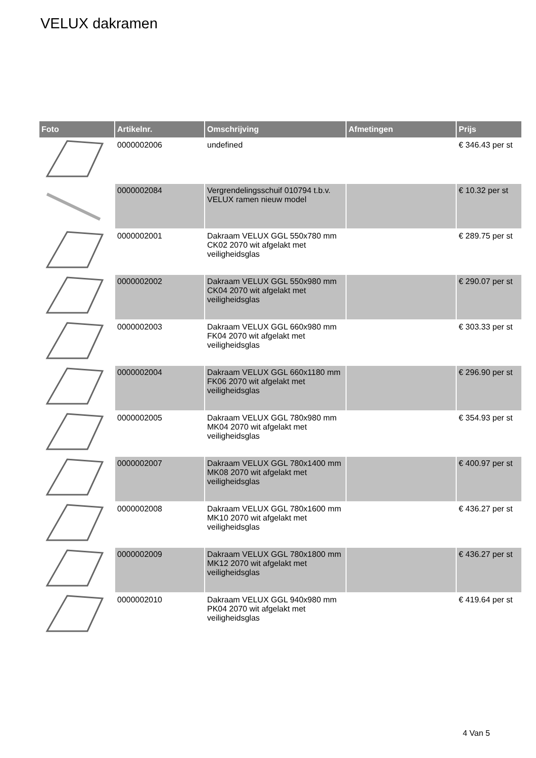VELUX dakramen
| Foto | Artikelnr. | Omschrijving | Afmetingen | Prijs |
| --- | --- | --- | --- | --- |
| | 0000002006 | undefined | | € 346.43 per st |
| | 0000002084 | Vergrendelingsschuif 010794 t.b.v. VELUX ramen nieuw model | | € 10.32 per st |
| | 0000002001 | Dakraam VELUX GGL 550x780 mm CK02 2070 wit afgelakt met veiligheidsglas | | € 289.75 per st |
| | 0000002002 | Dakraam VELUX GGL 550x980 mm CK04 2070 wit afgelakt met veiligheidsglas | | € 290.07 per st |
| | 0000002003 | Dakraam VELUX GGL 660x980 mm FK04 2070 wit afgelakt met veiligheidsglas | | € 303.33 per st |
| | 0000002004 | Dakraam VELUX GGL 660x1180 mm FK06 2070 wit afgelakt met veiligheidsglas | | € 296.90 per st |
| | 0000002005 | Dakraam VELUX GGL 780x980 mm MK04 2070 wit afgelakt met veiligheidsglas | | € 354.93 per st |
| | 0000002007 | Dakraam VELUX GGL 780x1400 mm MK08 2070 wit afgelakt met veiligheidsglas | | € 400.97 per st |
| | 0000002008 | Dakraam VELUX GGL 780x1600 mm MK10 2070 wit afgelakt met veiligheidsglas | | € 436.27 per st |
| | 0000002009 | Dakraam VELUX GGL 780x1800 mm MK12 2070 wit afgelakt met veiligheidsglas | | € 436.27 per st |
| | 0000002010 | Dakraam VELUX GGL 940x980 mm PK04 2070 wit afgelakt met veiligheidsglas | | € 419.64 per st |
4 Van 5